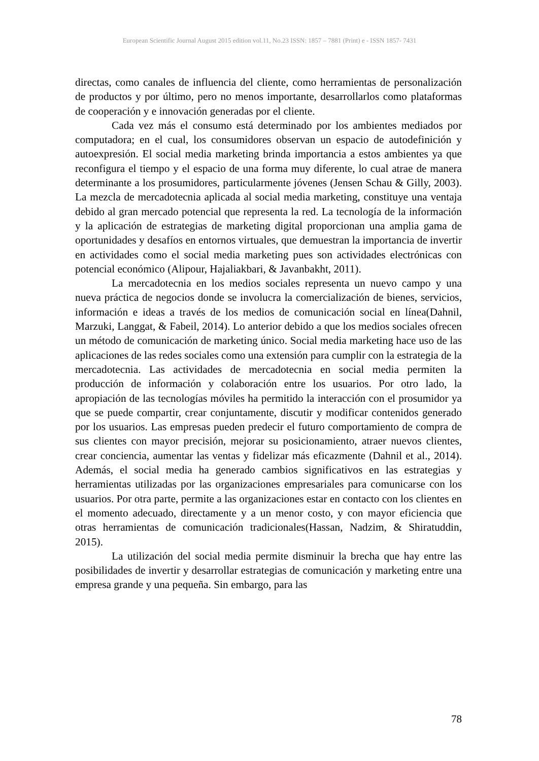European Scientific Journal August 2015 edition vol.11, No.23 ISSN: 1857 – 7881 (Print) e - ISSN 1857- 7431
directas, como canales de influencia del cliente, como herramientas de personalización de productos y por último, pero no menos importante, desarrollarlos como plataformas de cooperación y e innovación generadas por el cliente.
Cada vez más el consumo está determinado por los ambientes mediados por computadora; en el cual, los consumidores observan un espacio de autodefinición y autoexpresión. El social media marketing brinda importancia a estos ambientes ya que reconfigura el tiempo y el espacio de una forma muy diferente, lo cual atrae de manera determinante a los prosumidores, particularmente jóvenes (Jensen Schau & Gilly, 2003). La mezcla de mercadotecnia aplicada al social media marketing, constituye una ventaja debido al gran mercado potencial que representa la red. La tecnología de la información y la aplicación de estrategias de marketing digital proporcionan una amplia gama de oportunidades y desafíos en entornos virtuales, que demuestran la importancia de invertir en actividades como el social media marketing pues son actividades electrónicas con potencial económico (Alipour, Hajaliakbari, & Javanbakht, 2011).
La mercadotecnia en los medios sociales representa un nuevo campo y una nueva práctica de negocios donde se involucra la comercialización de bienes, servicios, información e ideas a través de los medios de comunicación social en línea(Dahnil, Marzuki, Langgat, & Fabeil, 2014). Lo anterior debido a que los medios sociales ofrecen un método de comunicación de marketing único. Social media marketing hace uso de las aplicaciones de las redes sociales como una extensión para cumplir con la estrategia de la mercadotecnia. Las actividades de mercadotecnia en social media permiten la producción de información y colaboración entre los usuarios. Por otro lado, la apropiación de las tecnologías móviles ha permitido la interacción con el prosumidor ya que se puede compartir, crear conjuntamente, discutir y modificar contenidos generado por los usuarios. Las empresas pueden predecir el futuro comportamiento de compra de sus clientes con mayor precisión, mejorar su posicionamiento, atraer nuevos clientes, crear conciencia, aumentar las ventas y fidelizar más eficazmente (Dahnil et al., 2014). Además, el social media ha generado cambios significativos en las estrategias y herramientas utilizadas por las organizaciones empresariales para comunicarse con los usuarios. Por otra parte, permite a las organizaciones estar en contacto con los clientes en el momento adecuado, directamente y a un menor costo, y con mayor eficiencia que otras herramientas de comunicación tradicionales(Hassan, Nadzim, & Shiratuddin, 2015).
La utilización del social media permite disminuir la brecha que hay entre las posibilidades de invertir y desarrollar estrategias de comunicación y marketing entre una empresa grande y una pequeña. Sin embargo, para las
78